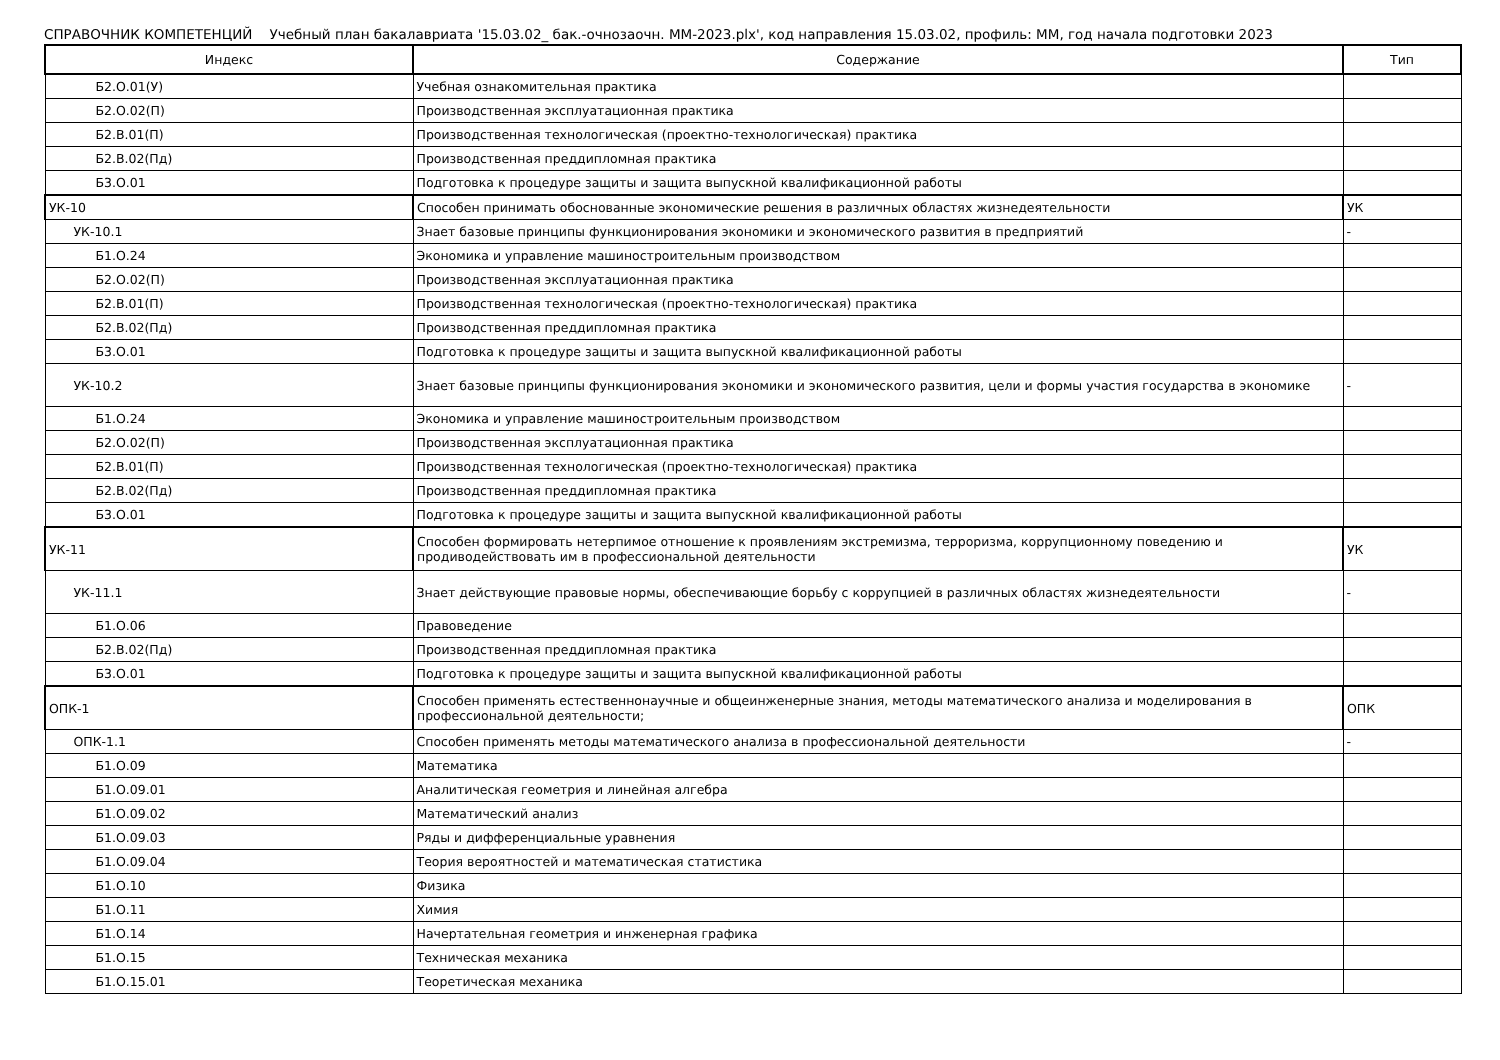СПРАВОЧНИК КОМПЕТЕНЦИЙ Учебный план бакалавриата '15.03.02_ бак.-очнозаочн. ММ-2023.plx', код направления 15.03.02, профиль: ММ, год начала подготовки 2023
| Индекс | Содержание | Тип |
| --- | --- | --- |
| Б2.О.01(У) | Учебная ознакомительная практика | |
| Б2.О.02(П) | Производственная эксплуатационная практика | |
| Б2.В.01(П) | Производственная технологическая (проектно-технологическая) практика | |
| Б2.В.02(Пд) | Производственная преддипломная практика | |
| Б3.О.01 | Подготовка к процедуре защиты и защита выпускной квалификационной работы | |
| УК-10 | Способен принимать обоснованные экономические решения в различных областях жизнедеятельности | УК |
| УК-10.1 | Знает базовые принципы функционирования экономики и экономического развития в предприятий | - |
| Б1.О.24 | Экономика и управление машиностроительным производством | |
| Б2.О.02(П) | Производственная эксплуатационная практика | |
| Б2.В.01(П) | Производственная технологическая (проектно-технологическая) практика | |
| Б2.В.02(Пд) | Производственная преддипломная практика | |
| Б3.О.01 | Подготовка к процедуре защиты и защита выпускной квалификационной работы | |
| УК-10.2 | Знает базовые принципы функционирования экономики и экономического развития, цели и формы участия государства в экономике | - |
| Б1.О.24 | Экономика и управление машиностроительным производством | |
| Б2.О.02(П) | Производственная эксплуатационная практика | |
| Б2.В.01(П) | Производственная технологическая (проектно-технологическая) практика | |
| Б2.В.02(Пд) | Производственная преддипломная практика | |
| Б3.О.01 | Подготовка к процедуре защиты и защита выпускной квалификационной работы | |
| УК-11 | Способен формировать нетерпимое отношение к проявлениям экстремизма, терроризма, коррупционному поведению и продиводействовать им в профессиональной деятельности | УК |
| УК-11.1 | Знает действующие правовые нормы, обеспечивающие борьбу с коррупцией в различных областях жизнедеятельности | - |
| Б1.О.06 | Правоведение | |
| Б2.В.02(Пд) | Производственная преддипломная практика | |
| Б3.О.01 | Подготовка к процедуре защиты и защита выпускной квалификационной работы | |
| ОПК-1 | Способен применять естественнонаучные и общеинженерные знания, методы математического анализа и моделирования в профессиональной деятельности; | ОПК |
| ОПК-1.1 | Способен применять методы математического анализа в профессиональной деятельности | - |
| Б1.О.09 | Математика | |
| Б1.О.09.01 | Аналитическая геометрия и линейная алгебра | |
| Б1.О.09.02 | Математический анализ | |
| Б1.О.09.03 | Ряды и дифференциальные уравнения | |
| Б1.О.09.04 | Теория вероятностей и математическая статистика | |
| Б1.О.10 | Физика | |
| Б1.О.11 | Химия | |
| Б1.О.14 | Начертательная геометрия и инженерная графика | |
| Б1.О.15 | Техническая механика | |
| Б1.О.15.01 | Теоретическая механика | |